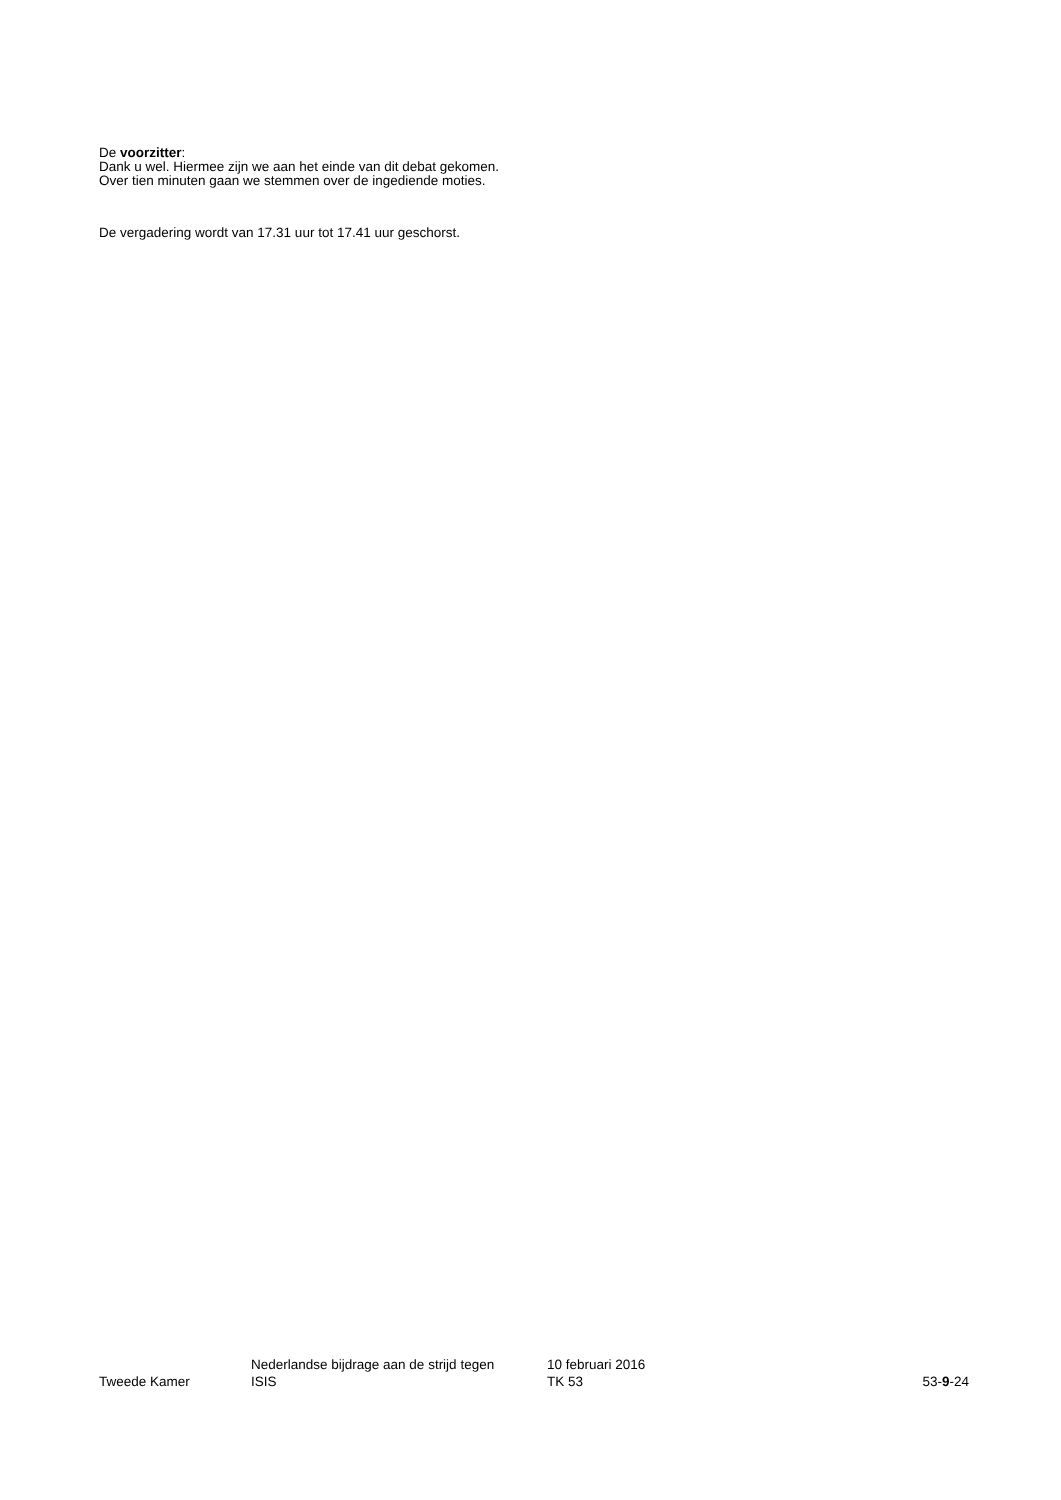De voorzitter:
Dank u wel. Hiermee zijn we aan het einde van dit debat gekomen. Over tien minuten gaan we stemmen over de ingediende moties.
De vergadering wordt van 17.31 uur tot 17.41 uur geschorst.
Tweede Kamer
Nederlandse bijdrage aan de strijd tegen
ISIS
10 februari 2016
TK 53
53-9-24